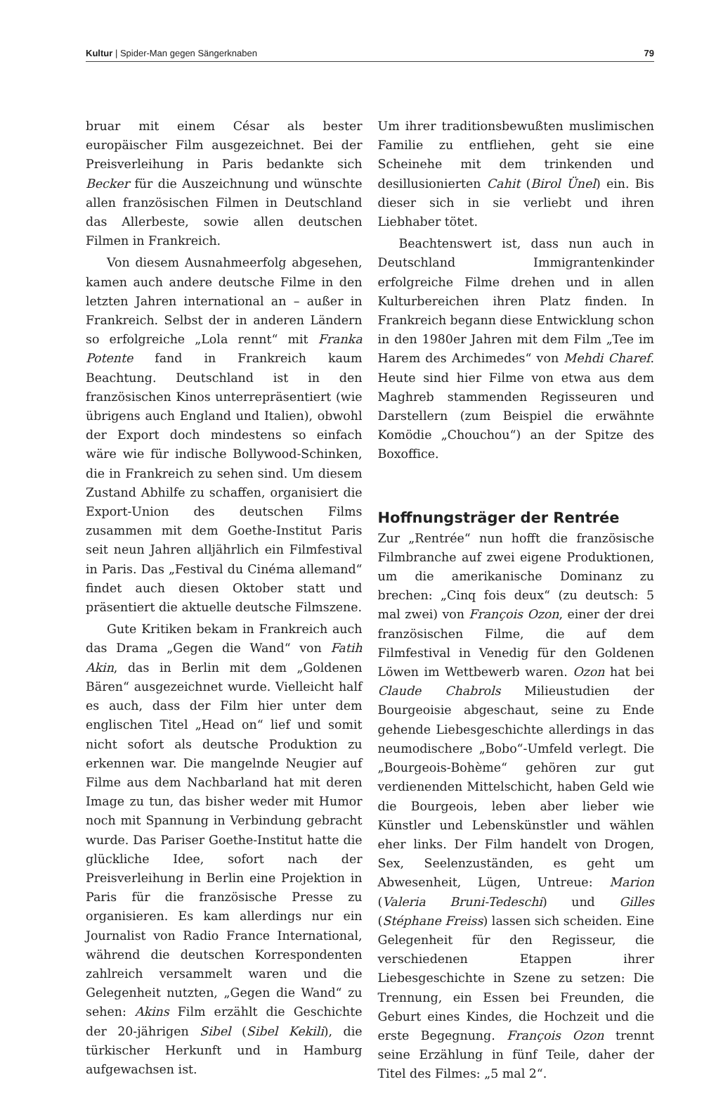Kultur | Spider-Man gegen Sängerknaben 79
bruar mit einem César als bester europäischer Film ausgezeichnet. Bei der Preisverleihung in Paris bedankte sich Becker für die Auszeichnung und wünschte allen französischen Filmen in Deutschland das Allerbeste, sowie allen deutschen Filmen in Frankreich.
Von diesem Ausnahmeerfolg abgesehen, kamen auch andere deutsche Filme in den letzten Jahren international an – außer in Frankreich. Selbst der in anderen Ländern so erfolgreiche „Lola rennt“ mit Franka Potente fand in Frankreich kaum Beachtung. Deutschland ist in den französischen Kinos unterrepräsentiert (wie übrigens auch England und Italien), obwohl der Export doch mindestens so einfach wäre wie für indische Bollywood-Schinken, die in Frankreich zu sehen sind. Um diesem Zustand Abhilfe zu schaffen, organisiert die Export-Union des deutschen Films zusammen mit dem Goethe-Institut Paris seit neun Jahren alljährlich ein Filmfestival in Paris. Das „Festival du Cinéma allemand“ findet auch diesen Oktober statt und präsentiert die aktuelle deutsche Filmszene.
Gute Kritiken bekam in Frankreich auch das Drama „Gegen die Wand“ von Fatih Akin, das in Berlin mit dem „Goldenen Bären“ ausgezeichnet wurde. Vielleicht half es auch, dass der Film hier unter dem englischen Titel „Head on“ lief und somit nicht sofort als deutsche Produktion zu erkennen war. Die mangelnde Neugier auf Filme aus dem Nachbarland hat mit deren Image zu tun, das bisher weder mit Humor noch mit Spannung in Verbindung gebracht wurde. Das Pariser Goethe-Institut hatte die glückliche Idee, sofort nach der Preisverleihung in Berlin eine Projektion in Paris für die französische Presse zu organisieren. Es kam allerdings nur ein Journalist von Radio France International, während die deutschen Korrespondenten zahlreich versammelt waren und die Gelegenheit nutzten, „Gegen die Wand“ zu sehen: Akins Film erzählt die Geschichte der 20-jährigen Sibel (Sibel Kekili), die türkischer Herkunft und in Hamburg aufgewachsen ist.
Um ihrer traditionsbewußten muslimischen Familie zu entfliehen, geht sie eine Scheinehe mit dem trinkenden und desillusionierten Cahit (Birol Ünel) ein. Bis dieser sich in sie verliebt und ihren Liebhaber tötet.
Beachtenswert ist, dass nun auch in Deutschland Immigrantenkinder erfolgreiche Filme drehen und in allen Kulturbereichen ihren Platz finden. In Frankreich begann diese Entwicklung schon in den 1980er Jahren mit dem Film „Tee im Harem des Archimedes“ von Mehdi Charef. Heute sind hier Filme von etwa aus dem Maghreb stammenden Regisseuren und Darstellern (zum Beispiel die erwähnte Komödie „Chouchou“) an der Spitze des Boxoffice.
Hoffnungsträger der Rentrée
Zur „Rentrée“ nun hofft die französische Filmbranche auf zwei eigene Produktionen, um die amerikanische Dominanz zu brechen: „Cinq fois deux“ (zu deutsch: 5 mal zwei) von François Ozon, einer der drei französischen Filme, die auf dem Filmfestival in Venedig für den Goldenen Löwen im Wettbewerb waren. Ozon hat bei Claude Chabrols Milieustudien der Bourgeoisie abgeschaut, seine zu Ende gehende Liebesgeschichte allerdings in das neumodischere „Bobo“-Umfeld verlegt. Die „Bourgeois-Bohème“ gehören zur gut verdienenden Mittelschicht, haben Geld wie die Bourgeois, leben aber lieber wie Künstler und Lebenskünstler und wählen eher links. Der Film handelt von Drogen, Sex, Seelenzuständen, es geht um Abwesenheit, Lügen, Untreue: Marion (Valeria Bruni-Tedeschi) und Gilles (Stéphane Freiss) lassen sich scheiden. Eine Gelegenheit für den Regisseur, die verschiedenen Etappen ihrer Liebesgeschichte in Szene zu setzen: Die Trennung, ein Essen bei Freunden, die Geburt eines Kindes, die Hochzeit und die erste Begegnung. François Ozon trennt seine Erzählung in fünf Teile, daher der Titel des Filmes: „5 mal 2“.